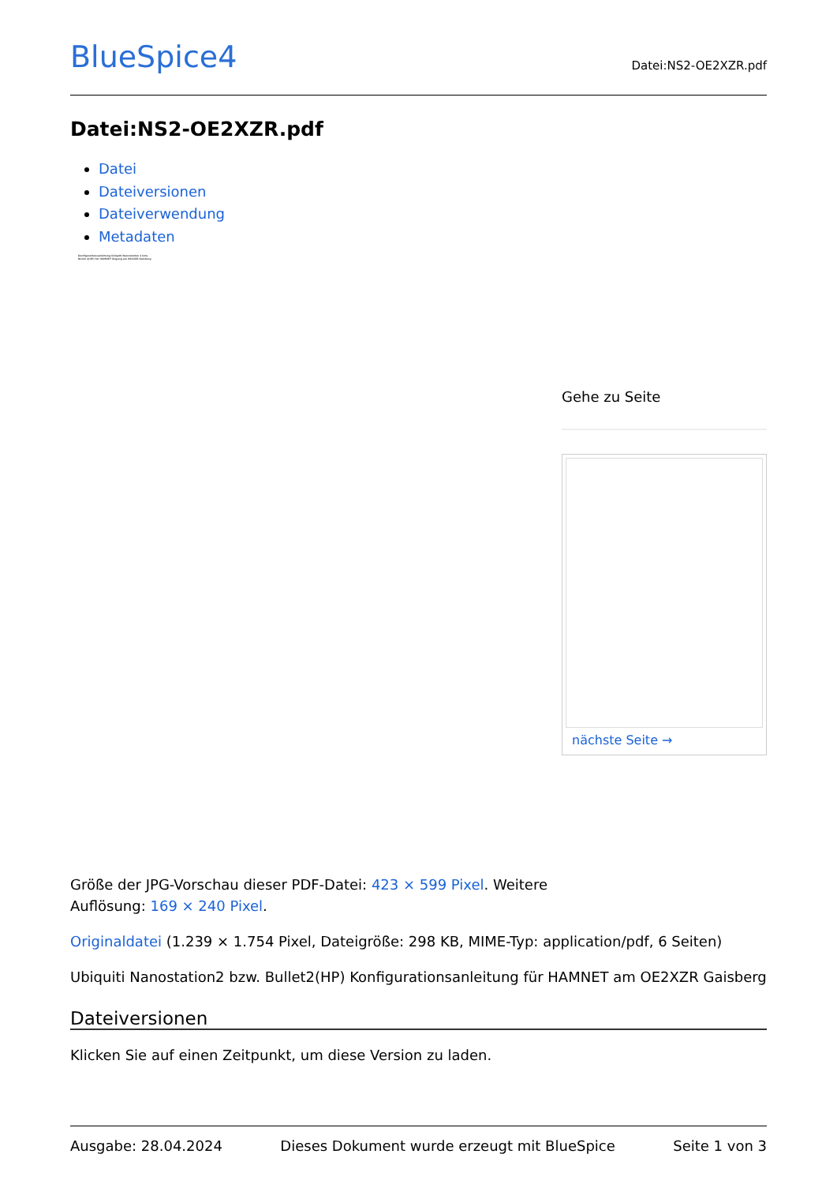BlueSpice4
Datei:NS2-OE2XZR.pdf
Datei:NS2-OE2XZR.pdf
Datei
Dateiversionen
Dateiverwendung
Metadaten
Konfigurationsanleitung Ubiquiti Nanostation 2 bzw. Bullet 2(HP) für HAMNET Zugang am OE2XZR Gaisberg
Gehe zu Seite
nächste Seite →
Größe der JPG-Vorschau dieser PDF-Datei: 423 × 599 Pixel. Weitere Auflösung: 169 × 240 Pixel.
Originaldatei (1.239 × 1.754 Pixel, Dateigröße: 298 KB, MIME-Typ: application/pdf, 6 Seiten)
Ubiquiti Nanostation2 bzw. Bullet2(HP) Konfigurationsanleitung für HAMNET am OE2XZR Gaisberg
Dateiversionen
Klicken Sie auf einen Zeitpunkt, um diese Version zu laden.
Ausgabe: 28.04.2024 Dieses Dokument wurde erzeugt mit BlueSpice Seite 1 von 3